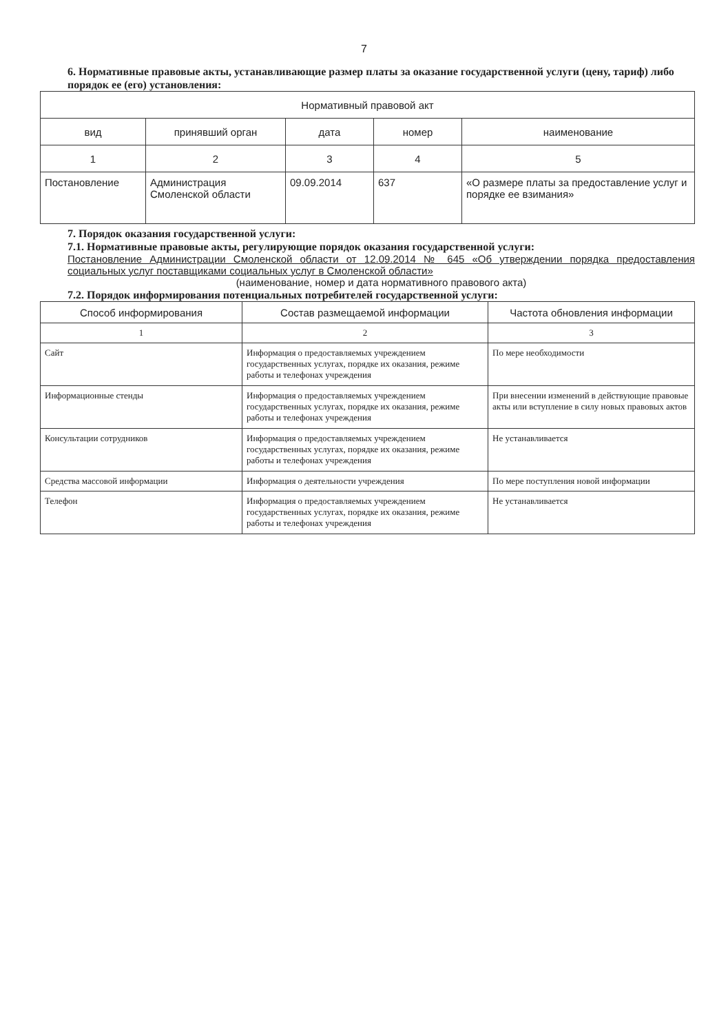7
6. Нормативные правовые акты, устанавливающие размер платы за оказание государственной услуги (цену, тариф) либо порядок ее (его) установления:
| Нормативный правовой акт | | | | |
| --- | --- | --- | --- | --- |
| вид | принявший орган | дата | номер | наименование |
| 1 | 2 | 3 | 4 | 5 |
| Постановление | Администрация Смоленской области | 09.09.2014 | 637 | «О размере платы за предоставление услуг и порядке ее взимания» |
7. Порядок оказания государственной услуги:
7.1. Нормативные правовые акты, регулирующие порядок оказания государственной услуги:
Постановление Администрации Смоленской области от 12.09.2014 № 645 «Об утверждении порядка предоставления социальных услуг поставщиками социальных услуг в Смоленской области»
(наименование, номер и дата нормативного правового акта)
7.2. Порядок информирования потенциальных потребителей государственной услуги:
| Способ информирования | Состав размещаемой информации | Частота обновления информации |
| --- | --- | --- |
| 1 | 2 | 3 |
| Сайт | Информация о предоставляемых учреждением государственных услугах, порядке их оказания, режиме работы и телефонах учреждения | По мере необходимости |
| Информационные стенды | Информация о предоставляемых учреждением государственных услугах, порядке их оказания, режиме работы и телефонах учреждения | При внесении изменений в действующие правовые акты или вступление в силу новых правовых актов |
| Консультации сотрудников | Информация о предоставляемых учреждением государственных услугах, порядке их оказания, режиме работы и телефонах учреждения | Не устанавливается |
| Средства массовой информации | Информация о деятельности учреждения | По мере поступления новой информации |
| Телефон | Информация о предоставляемых учреждением государственных услугах, порядке их оказания, режиме работы и телефонах учреждения | Не устанавливается |